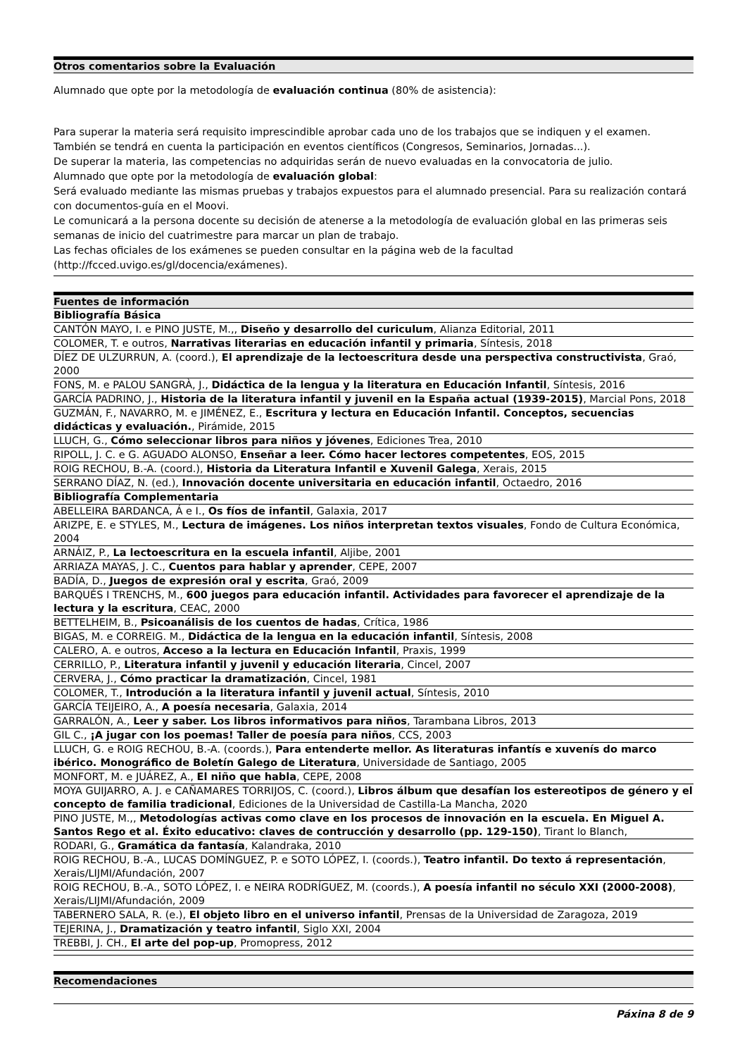| Otros comentarios sobre la Evaluación |
| --- |
| Alumnado que opte por la metodología de evaluación continua (80% de asistencia): Para superar la materia será requisito imprescindible aprobar cada uno de los trabajos que se indiquen y el examen. También se tendrá en cuenta la participación en eventos científicos (Congresos, Seminarios, Jornadas...). De superar la materia, las competencias no adquiridas serán de nuevo evaluadas en la convocatoria de julio. Alumnado que opte por la metodología de evaluación global : Será evaluado mediante las mismas pruebas y trabajos expuestos para el alumnado presencial. Para su realización contará con documentos-guía en el Moovi. Le comunicará a la persona docente su decisión de atenerse a la metodología de evaluación global en las primeras seis semanas de inicio del cuatrimestre para marcar un plan de trabajo. Las fechas oficiales de los exámenes se pueden consultar en la página web de la facultad (http://fcced.uvigo.es/gl/docencia/exámenes). |
| Fuentes de información |
| --- |
| Bibliografía Básica |
| CANTÓN MAYO, I. e PINO JUSTE, M.,, Diseño y desarrollo del curiculum , Alianza Editorial, 2011 |
| COLOMER, T. e outros, Narrativas literarias en educación infantil y primaria , Síntesis, 2018 |
| DÍEZ DE ULZURRUN, A. (coord.), El aprendizaje de la lectoescritura desde una perspectiva constructivista , Graó, 2000 |
| FONS, M. e PALOU SANGRÀ, J., Didáctica de la lengua y la literatura en Educación Infantil , Síntesis, 2016 |
| GARCÍA PADRINO, J., Historia de la literatura infantil y juvenil en la España actual (1939-2015) , Marcial Pons, 2018 |
| GUZMÁN, F., NAVARRO, M. e JIMÉNEZ, E., Escritura y lectura en Educación Infantil. Conceptos, secuencias didácticas y evaluación. , Pirámide, 2015 |
| LLUCH, G., Cómo seleccionar libros para niños y jóvenes , Ediciones Trea, 2010 |
| RIPOLL, J. C. e G. AGUADO ALONSO, Enseñar a leer. Cómo hacer lectores competentes , EOS, 2015 |
| ROIG RECHOU, B.-A. (coord.), Historia da Literatura Infantil e Xuvenil Galega , Xerais, 2015 |
| SERRANO DÍAZ, N. (ed.), Innovación docente universitaria en educación infantil , Octaedro, 2016 |
| Bibliografía Complementaria |
| ABELLEIRA BARDANCA, Á e I., Os fíos de infantil , Galaxia, 2017 |
| ARIZPE, E. e STYLES, M., Lectura de imágenes. Los niños interpretan textos visuales , Fondo de Cultura Económica, 2004 |
| ARNÁIZ, P., La lectoescritura en la escuela infantil , Aljibe, 2001 |
| ARRIAZA MAYAS, J. C., Cuentos para hablar y aprender , CEPE, 2007 |
| BADÍA, D., Juegos de expresión oral y escrita , Graó, 2009 |
| BARQUÉS I TRENCHS, M., 600 juegos para educación infantil. Actividades para favorecer el aprendizaje de la lectura y la escritura , CEAC, 2000 |
| BETTELHEIM, B., Psicoanálisis de los cuentos de hadas , Crítica, 1986 |
| BIGAS, M. e CORREIG. M., Didáctica de la lengua en la educación infantil , Síntesis, 2008 |
| CALERO, A. e outros, Acceso a la lectura en Educación Infantil , Praxis, 1999 |
| CERRILLO, P., Literatura infantil y juvenil y educación literaria , Cincel, 2007 |
| CERVERA, J., Cómo practicar la dramatización , Cincel, 1981 |
| COLOMER, T., Introdución a la literatura infantil y juvenil actual , Síntesis, 2010 |
| GARCÍA TEIJEIRO, A., A poesía necesaria , Galaxia, 2014 |
| GARRALÓN, A., Leer y saber. Los libros informativos para niños , Tarambana Libros, 2013 |
| GIL C., ¡A jugar con los poemas! Taller de poesía para niños , CCS, 2003 |
| LLUCH, G. e ROIG RECHOU, B.-A. (coords.), Para entenderte mellor. As literaturas infantís e xuvenís do marco ibérico. Monográfico de Boletín Galego de Literatura , Universidade de Santiago, 2005 |
| MONFORT, M. e JUÁREZ, A., El niño que habla , CEPE, 2008 |
| MOYA GUIJARRO, A. J. e CAÑAMARES TORRIJOS, C. (coord.), Libros álbum que desafían los estereotipos de género y el concepto de familia tradicional , Ediciones de la Universidad de Castilla-La Mancha, 2020 |
| PINO JUSTE, M.,, Metodologías activas como clave en los procesos de innovación en la escuela. En Miguel A. Santos Rego et al. Éxito educativo: claves de contrucción y desarrollo (pp. 129-150) , Tirant lo Blanch, |
| RODARI, G., Gramática da fantasía , Kalandraka, 2010 |
| ROIG RECHOU, B.-A., LUCAS DOMÍNGUEZ, P. e SOTO LÓPEZ, I. (coords.), Teatro infantil. Do texto á representación , Xerais/LIJMI/Afundación, 2007 |
| ROIG RECHOU, B.-A., SOTO LÓPEZ, I. e NEIRA RODRÍGUEZ, M. (coords.), A poesía infantil no século XXI (2000-2008) , Xerais/LIJMI/Afundación, 2009 |
| TABERNERO SALA, R. (e.), El objeto libro en el universo infantil , Prensas de la Universidad de Zaragoza, 2019 |
| TEJERINA, J., Dramatización y teatro infantil , Siglo XXI, 2004 |
| TREBBI, J. CH., El arte del pop-up , Promopress, 2012 |
| Recomendaciones |
| --- |
Páxina 8 de 9